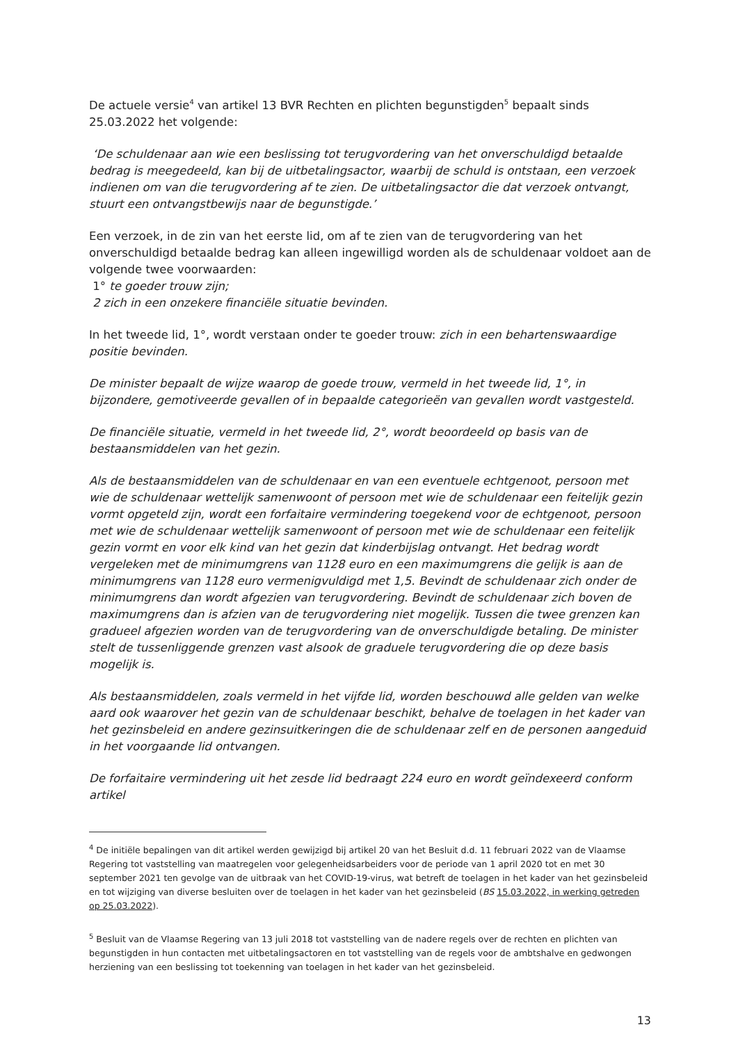De actuele versie<sup>4</sup> van artikel 13 BVR Rechten en plichten begunstigden<sup>5</sup> bepaalt sinds 25.03.2022 het volgende:
‘De schuldenaar aan wie een beslissing tot terugvordering van het onverschuldigd betaalde bedrag is meegedeeld, kan bij de uitbetalingsactor, waarbij de schuld is ontstaan, een verzoek indienen om van die terugvordering af te zien. De uitbetalingsactor die dat verzoek ontvangt, stuurt een ontvangstbewijs naar de begunstigde.’
Een verzoek, in de zin van het eerste lid, om af te zien van de terugvordering van het onverschuldigd betaalde bedrag kan alleen ingewilligd worden als de schuldenaar voldoet aan de volgende twee voorwaarden:
1° te goeder trouw zijn;
2 zich in een onzekere financiële situatie bevinden.
In het tweede lid, 1°, wordt verstaan onder te goeder trouw: zich in een behartenswaardige positie bevinden.
De minister bepaalt de wijze waarop de goede trouw, vermeld in het tweede lid, 1°, in bijzondere, gemotiveerde gevallen of in bepaalde categorieën van gevallen wordt vastgesteld.
De financiële situatie, vermeld in het tweede lid, 2°, wordt beoordeeld op basis van de bestaansmiddelen van het gezin.
Als de bestaansmiddelen van de schuldenaar en van een eventuele echtgenoot, persoon met wie de schuldenaar wettelijk samenwoont of persoon met wie de schuldenaar een feitelijk gezin vormt opgeteld zijn, wordt een forfaitaire vermindering toegekend voor de echtgenoot, persoon met wie de schuldenaar wettelijk samenwoont of persoon met wie de schuldenaar een feitelijk gezin vormt en voor elk kind van het gezin dat kinderbijslag ontvangt. Het bedrag wordt vergeleken met de minimumgrens van 1128 euro en een maximumgrens die gelijk is aan de minimumgrens van 1128 euro vermenigvuldigd met 1,5. Bevindt de schuldenaar zich onder de minimumgrens dan wordt afgezien van terugvordering. Bevindt de schuldenaar zich boven de maximumgrens dan is afzien van de terugvordering niet mogelijk. Tussen die twee grenzen kan gradueel afgezien worden van de terugvordering van de onverschuldigde betaling. De minister stelt de tussenliggende grenzen vast alsook de graduele terugvordering die op deze basis mogelijk is.
Als bestaansmiddelen, zoals vermeld in het vijfde lid, worden beschouwd alle gelden van welke aard ook waarover het gezin van de schuldenaar beschikt, behalve de toelagen in het kader van het gezinsbeleid en andere gezinsuitkeringen die de schuldenaar zelf en de personen aangeduid in het voorgaande lid ontvangen.
De forfaitaire vermindering uit het zesde lid bedraagt 224 euro en wordt geïndexeerd conform artikel
<sup>4</sup> De initiële bepalingen van dit artikel werden gewijzigd bij artikel 20 van het Besluit d.d. 11 februari 2022 van de Vlaamse Regering tot vaststelling van maatregelen voor gelegenheidsarbeiders voor de periode van 1 april 2020 tot en met 30 september 2021 ten gevolge van de uitbraak van het COVID-19-virus, wat betreft de toelagen in het kader van het gezinsbeleid en tot wijziging van diverse besluiten over de toelagen in het kader van het gezinsbeleid (BS 15.03.2022, in werking getreden op 25.03.2022).
<sup>5</sup> Besluit van de Vlaamse Regering van 13 juli 2018 tot vaststelling van de nadere regels over de rechten en plichten van begunstigden in hun contacten met uitbetalingsactoren en tot vaststelling van de regels voor de ambtshalve en gedwongen herziening van een beslissing tot toekenning van toelagen in het kader van het gezinsbeleid.
13